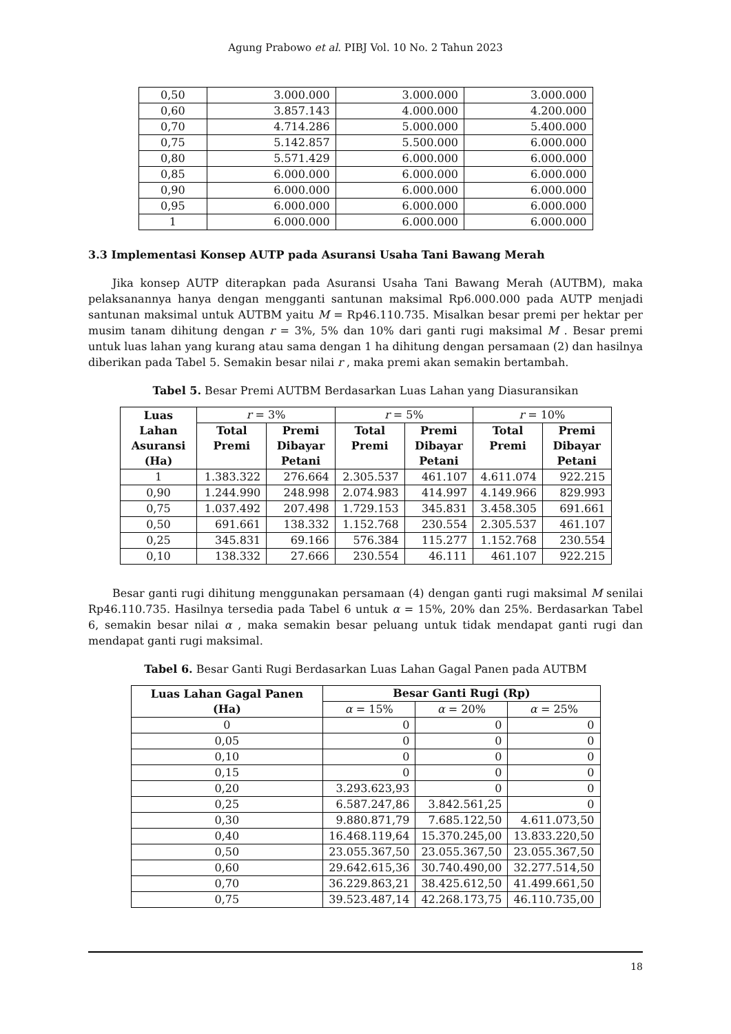Agung Prabowo et al. PIBJ Vol. 10 No. 2 Tahun 2023
| 0,50 | 3.000.000 | 3.000.000 | 3.000.000 |
| 0,60 | 3.857.143 | 4.000.000 | 4.200.000 |
| 0,70 | 4.714.286 | 5.000.000 | 5.400.000 |
| 0,75 | 5.142.857 | 5.500.000 | 6.000.000 |
| 0,80 | 5.571.429 | 6.000.000 | 6.000.000 |
| 0,85 | 6.000.000 | 6.000.000 | 6.000.000 |
| 0,90 | 6.000.000 | 6.000.000 | 6.000.000 |
| 0,95 | 6.000.000 | 6.000.000 | 6.000.000 |
| 1 | 6.000.000 | 6.000.000 | 6.000.000 |
3.3 Implementasi Konsep AUTP pada Asuransi Usaha Tani Bawang Merah
Jika konsep AUTP diterapkan pada Asuransi Usaha Tani Bawang Merah (AUTBM), maka pelaksanannya hanya dengan mengganti santunan maksimal Rp6.000.000 pada AUTP menjadi santunan maksimal untuk AUTBM yaitu M = Rp46.110.735. Misalkan besar premi per hektar per musim tanam dihitung dengan r = 3%, 5% dan 10% dari ganti rugi maksimal M . Besar premi untuk luas lahan yang kurang atau sama dengan 1 ha dihitung dengan persamaan (2) dan hasilnya diberikan pada Tabel 5. Semakin besar nilai r , maka premi akan semakin bertambah.
Tabel 5. Besar Premi AUTBM Berdasarkan Luas Lahan yang Diasuransikan
| Luas Lahan Asuransi (Ha) | r = 3% | | r = 5% | | r = 10% | |
| | Total Premi | Premi Dibayar Petani | Total Premi | Premi Dibayar Petani | Total Premi | Premi Dibayar Petani |
| 1 | 1.383.322 | 276.664 | 2.305.537 | 461.107 | 4.611.074 | 922.215 |
| 0,90 | 1.244.990 | 248.998 | 2.074.983 | 414.997 | 4.149.966 | 829.993 |
| 0,75 | 1.037.492 | 207.498 | 1.729.153 | 345.831 | 3.458.305 | 691.661 |
| 0,50 | 691.661 | 138.332 | 1.152.768 | 230.554 | 2.305.537 | 461.107 |
| 0,25 | 345.831 | 69.166 | 576.384 | 115.277 | 1.152.768 | 230.554 |
| 0,10 | 138.332 | 27.666 | 230.554 | 46.111 | 461.107 | 922.215 |
Besar ganti rugi dihitung menggunakan persamaan (4) dengan ganti rugi maksimal M senilai Rp46.110.735. Hasilnya tersedia pada Tabel 6 untuk α = 15%, 20% dan 25%. Berdasarkan Tabel 6, semakin besar nilai α , maka semakin besar peluang untuk tidak mendapat ganti rugi dan mendapat ganti rugi maksimal.
Tabel 6. Besar Ganti Rugi Berdasarkan Luas Lahan Gagal Panen pada AUTBM
| Luas Lahan Gagal Panen (Ha) | Besar Ganti Rugi (Rp) | | |
| --- | --- | --- | --- |
| | α = 15% | α = 20% | α = 25% |
| 0 | 0 | 0 | 0 |
| 0,05 | 0 | 0 | 0 |
| 0,10 | 0 | 0 | 0 |
| 0,15 | 0 | 0 | 0 |
| 0,20 | 3.293.623,93 | 0 | 0 |
| 0,25 | 6.587.247,86 | 3.842.561,25 | 0 |
| 0,30 | 9.880.871,79 | 7.685.122,50 | 4.611.073,50 |
| 0,40 | 16.468.119,64 | 15.370.245,00 | 13.833.220,50 |
| 0,50 | 23.055.367,50 | 23.055.367,50 | 23.055.367,50 |
| 0,60 | 29.642.615,36 | 30.740.490,00 | 32.277.514,50 |
| 0,70 | 36.229.863,21 | 38.425.612,50 | 41.499.661,50 |
| 0,75 | 39.523.487,14 | 42.268.173,75 | 46.110.735,00 |
18